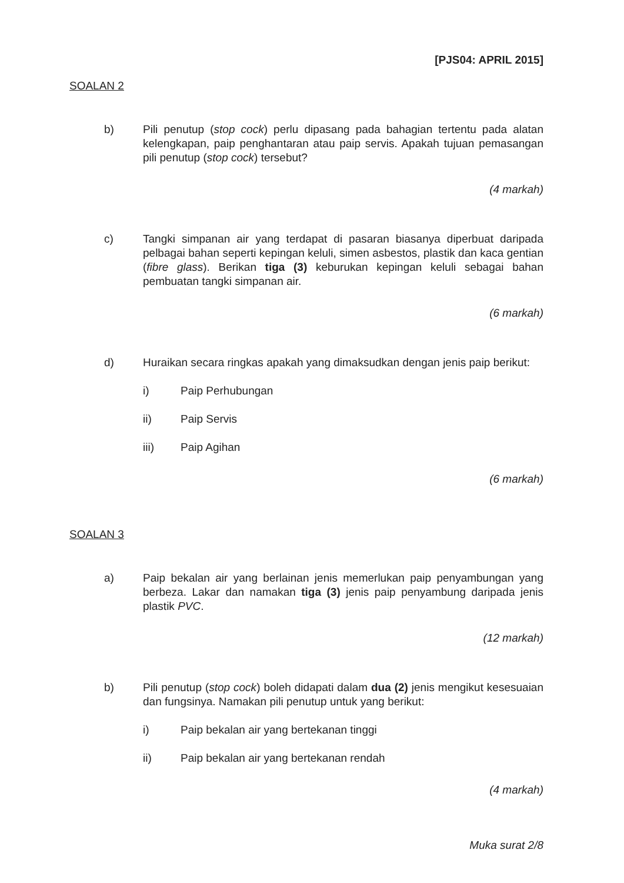[PJS04: APRIL 2015]
SOALAN 2
b) Pili penutup (stop cock) perlu dipasang pada bahagian tertentu pada alatan kelengkapan, paip penghantaran atau paip servis. Apakah tujuan pemasangan pili penutup (stop cock) tersebut?
(4 markah)
c) Tangki simpanan air yang terdapat di pasaran biasanya diperbuat daripada pelbagai bahan seperti kepingan keluli, simen asbestos, plastik dan kaca gentian (fibre glass). Berikan tiga (3) keburukan kepingan keluli sebagai bahan pembuatan tangki simpanan air.
(6 markah)
d) Huraikan secara ringkas apakah yang dimaksudkan dengan jenis paip berikut:
i) Paip Perhubungan
ii) Paip Servis
iii) Paip Agihan
(6 markah)
SOALAN 3
a) Paip bekalan air yang berlainan jenis memerlukan paip penyambungan yang berbeza. Lakar dan namakan tiga (3) jenis paip penyambung daripada jenis plastik PVC.
(12 markah)
b) Pili penutup (stop cock) boleh didapati dalam dua (2) jenis mengikut kesesuaian dan fungsinya. Namakan pili penutup untuk yang berikut:
i) Paip bekalan air yang bertekanan tinggi
ii) Paip bekalan air yang bertekanan rendah
(4 markah)
Muka surat 2/8